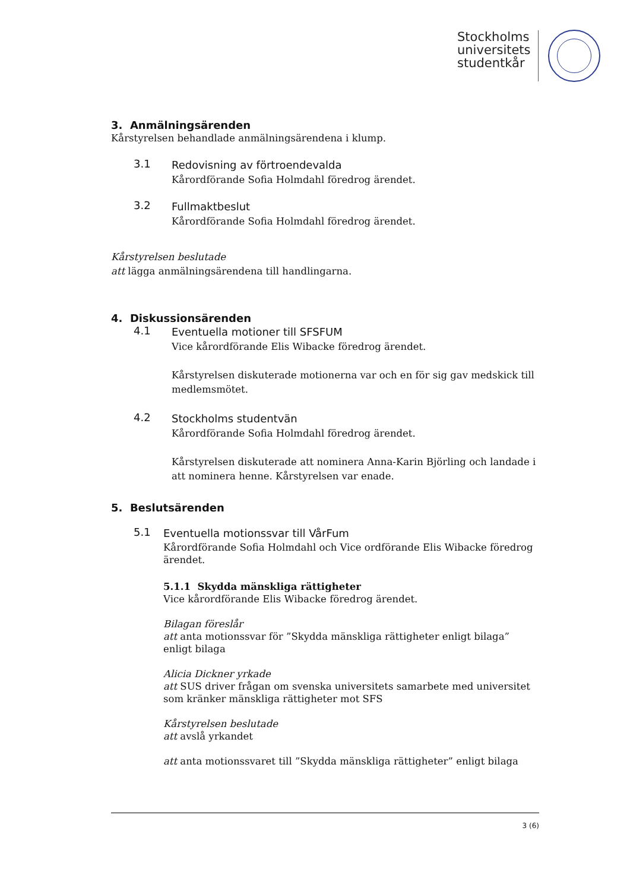Stockholms
universitets
studentkår
3. Anmälningsärenden
Kårstyrelsen behandlade anmälningsärendena i klump.
3.1
Redovisning av förtroendevalda
Kårordförande Sofia Holmdahl föredrog ärendet.
3.2
Fullmaktbeslut
Kårordförande Sofia Holmdahl föredrog ärendet.
Kårstyrelsen beslutade
att lägga anmälningsärendena till handlingarna.
4. Diskussionsärenden
4.1
Eventuella motioner till SFSFUM
Vice kårordförande Elis Wibacke föredrog ärendet.
Kårstyrelsen diskuterade motionerna var och en för sig gav medskick till medlemsmötet.
4.2
Stockholms studentvän
Kårordförande Sofia Holmdahl föredrog ärendet.
Kårstyrelsen diskuterade att nominera Anna-Karin Björling och landade i att nominera henne. Kårstyrelsen var enade.
5. Beslutsärenden
5.1
Eventuella motionssvar till VårFum
Kårordförande Sofia Holmdahl och Vice ordförande Elis Wibacke föredrog ärendet.
5.1.1 Skydda mänskliga rättigheter
Vice kårordförande Elis Wibacke föredrog ärendet.
Bilagan föreslår
att anta motionssvar för ”Skydda mänskliga rättigheter enligt bilaga” enligt bilaga
Alicia Dickner yrkade
att SUS driver frågan om svenska universitets samarbete med universitet som kränker mänskliga rättigheter mot SFS
Kårstyrelsen beslutade
att avslå yrkandet
att anta motionssvaret till ”Skydda mänskliga rättigheter” enligt bilaga
3 (6)